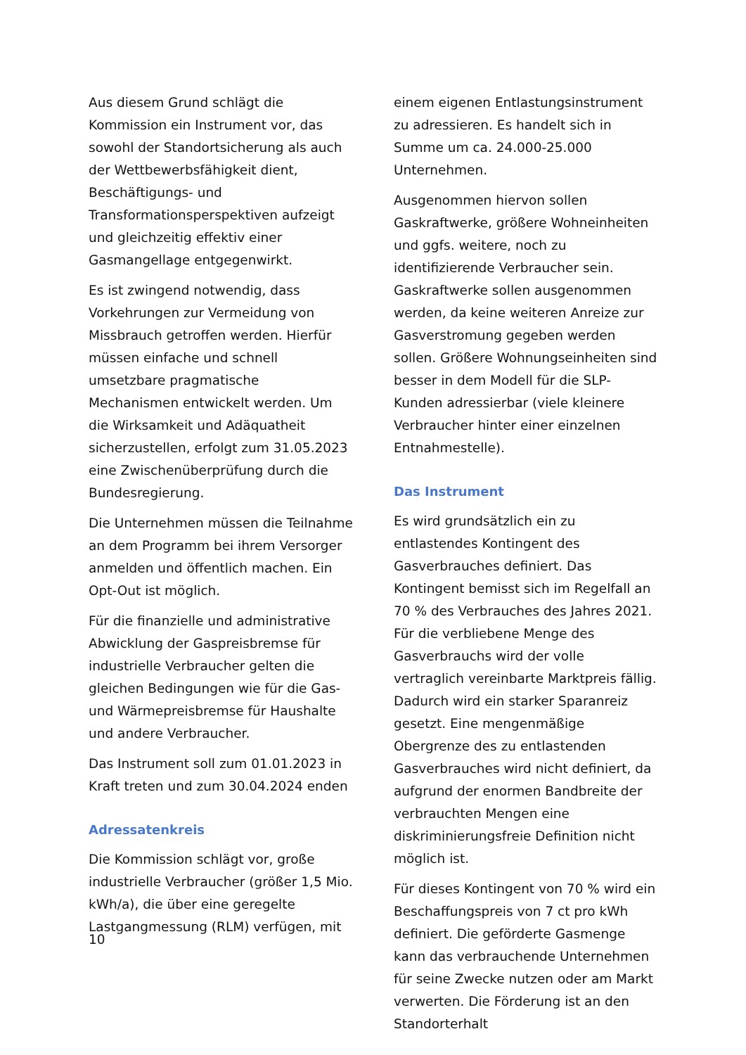Aus diesem Grund schlägt die Kommission ein Instrument vor, das sowohl der Standortsicherung als auch der Wettbewerbsfähigkeit dient, Beschäftigungs- und Transformationsperspektiven aufzeigt und gleichzeitig effektiv einer Gasmangellage entgegenwirkt.
Es ist zwingend notwendig, dass Vorkehrungen zur Vermeidung von Missbrauch getroffen werden. Hierfür müssen einfache und schnell umsetzbare pragmatische Mechanismen entwickelt werden. Um die Wirksamkeit und Adäquatheit sicherzustellen, erfolgt zum 31.05.2023 eine Zwischenüberprüfung durch die Bundesregierung.
Die Unternehmen müssen die Teilnahme an dem Programm bei ihrem Versorger anmelden und öffentlich machen. Ein Opt-Out ist möglich.
Für die finanzielle und administrative Abwicklung der Gaspreisbremse für industrielle Verbraucher gelten die gleichen Bedingungen wie für die Gas- und Wärmepreisbremse für Haushalte und andere Verbraucher.
Das Instrument soll zum 01.01.2023 in Kraft treten und zum 30.04.2024 enden
Adressatenkreis
Die Kommission schlägt vor, große industrielle Verbraucher (größer 1,5 Mio. kWh/a), die über eine geregelte Lastgangmessung (RLM) verfügen, mit
einem eigenen Entlastungsinstrument zu adressieren. Es handelt sich in Summe um ca. 24.000-25.000 Unternehmen.
Ausgenommen hiervon sollen Gaskraftwerke, größere Wohneinheiten und ggfs. weitere, noch zu identifizierende Verbraucher sein. Gaskraftwerke sollen ausgenommen werden, da keine weiteren Anreize zur Gasverstromung gegeben werden sollen. Größere Wohnungseinheiten sind besser in dem Modell für die SLP-Kunden adressierbar (viele kleinere Verbraucher hinter einer einzelnen Entnahmestelle).
Das Instrument
Es wird grundsätzlich ein zu entlastendes Kontingent des Gasverbrauches definiert. Das Kontingent bemisst sich im Regelfall an 70 % des Verbrauches des Jahres 2021. Für die verbliebene Menge des Gasverbrauchs wird der volle vertraglich vereinbarte Marktpreis fällig. Dadurch wird ein starker Sparanreiz gesetzt. Eine mengenmäßige Obergrenze des zu entlastenden Gasverbrauches wird nicht definiert, da aufgrund der enormen Bandbreite der verbrauchten Mengen eine diskriminierungsfreie Definition nicht möglich ist.
Für dieses Kontingent von 70 % wird ein Beschaffungspreis von 7 ct pro kWh definiert. Die geförderte Gasmenge kann das verbrauchende Unternehmen für seine Zwecke nutzen oder am Markt verwerten. Die Förderung ist an den Standorterhalt
10